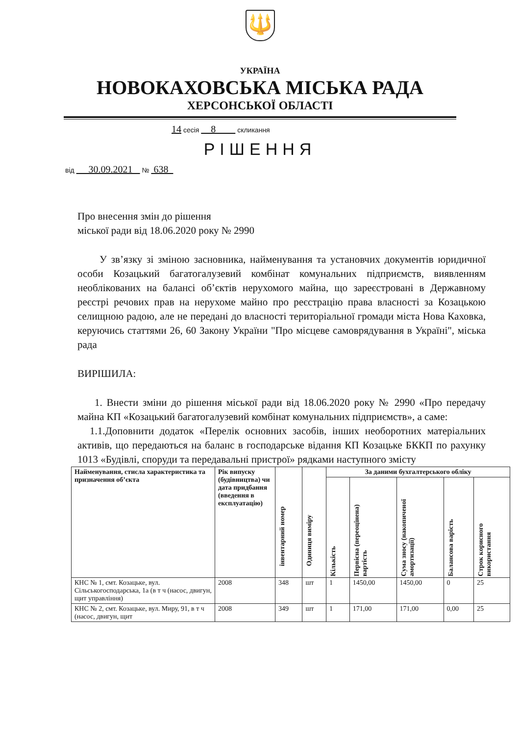🔱
УКРАЇНА
НОВОКАХОВСЬКА МІСЬКА РАДА
ХЕРСОНСЬКОЇ ОБЛАСТІ
14 сесія 8 скликання
РІШЕННЯ
від 30.09.2021 № 638
Про внесення змін до рішення
міської ради від 18.06.2020 року № 2990
У зв’язку зі зміною засновника, найменування та установчих документів юридичної особи Козацький багатогалузевий комбінат комунальних підприємств, виявленням необлікованих на балансі об’єктів нерухомого майна, що зареєстровані в Державному реєстрі речових прав на нерухоме майно про реєстрацію права власності за Козацькою селищною радою, але не передані до власності територіальної громади міста Нова Каховка, керуючись статтями 26, 60 Закону України "Про місцеве самоврядування в Україні", міська рада
ВИРІШИЛА:
1. Внести зміни до рішення міської ради від 18.06.2020 року № 2990 «Про передачу майна КП «Козацький багатогалузевий комбінат комунальних підприємств», а саме:
1.1.Доповнити додаток «Перелік основних засобів, інших необоротних матеріальних активів, що передаються на баланс в господарське відання КП Козацьке БККП по рахунку 1013 «Будівлі, споруди та передавальні пристрої» рядками наступного змісту
| Найменування, стисла характеристика та призначення об’єкта | Рік випуску (будівництва) чи дата придбання (введення в експлуатацію) | інвентарний номер | Одиниця виміру | За даними бухгалтерського обліку | | | | |
| --- | --- | --- | --- | --- | --- | --- | --- | --- |
| | | | | Кількість | Первісна (переоцінена) вартість | Сума зносу (накопиченої амортизації) | Балансова варість | Строк корисного використання |
| КНС № 1, смт. Козацьке, вул. Сільськогосподарська, 1а (в т ч (насос, двигун, щит управління) | 2008 | 348 | шт | 1 | 1450,00 | 1450,00 | 0 | 25 |
| КНС № 2, смт. Козацьке, вул. Миру, 91, в т ч (насос, двигун, щит | 2008 | 349 | шт | 1 | 171,00 | 171,00 | 0,00 | 25 |